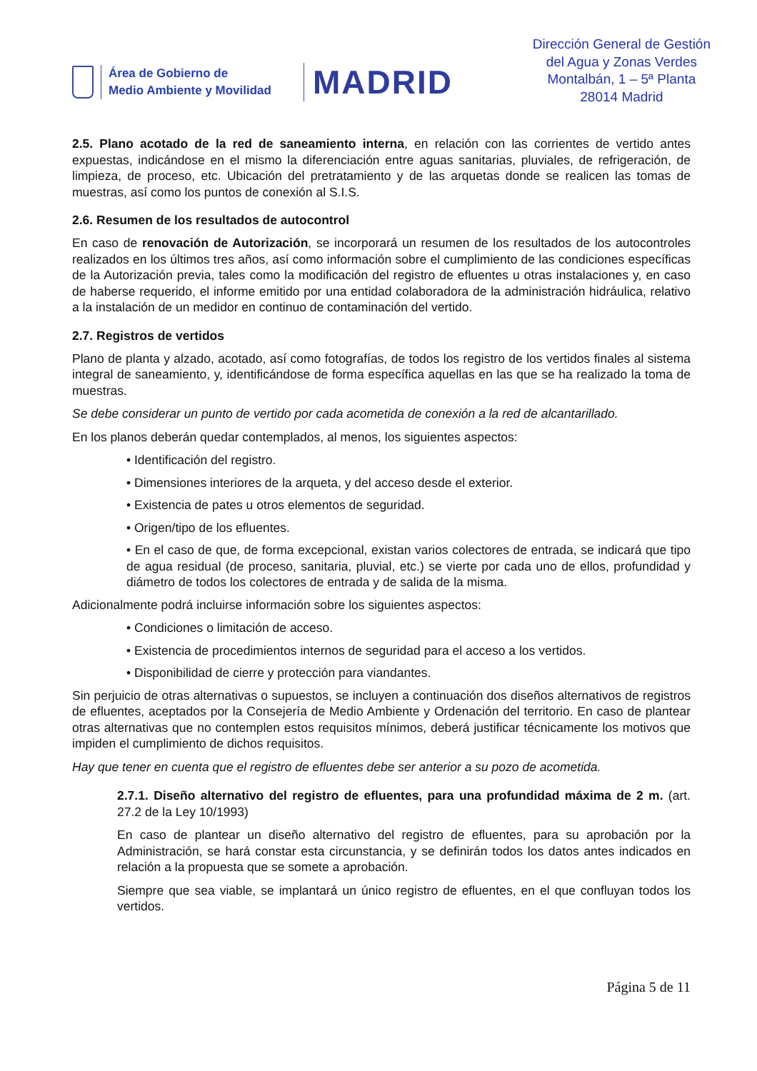Área de Gobierno de
Medio Ambiente y Movilidad
MADRID
Dirección General de Gestión
del Agua y Zonas Verdes
Montalbán, 1 – 5ª Planta
28014 Madrid
2.5. Plano acotado de la red de saneamiento interna, en relación con las corrientes de vertido antes expuestas, indicándose en el mismo la diferenciación entre aguas sanitarias, pluviales, de refrigeración, de limpieza, de proceso, etc. Ubicación del pretratamiento y de las arquetas donde se realicen las tomas de muestras, así como los puntos de conexión al S.I.S.
2.6. Resumen de los resultados de autocontrol
En caso de renovación de Autorización, se incorporará un resumen de los resultados de los autocontroles realizados en los últimos tres años, así como información sobre el cumplimiento de las condiciones específicas de la Autorización previa, tales como la modificación del registro de efluentes u otras instalaciones y, en caso de haberse requerido, el informe emitido por una entidad colaboradora de la administración hidráulica, relativo a la instalación de un medidor en continuo de contaminación del vertido.
2.7. Registros de vertidos
Plano de planta y alzado, acotado, así como fotografías, de todos los registro de los vertidos finales al sistema integral de saneamiento, y, identificándose de forma específica aquellas en las que se ha realizado la toma de muestras.
Se debe considerar un punto de vertido por cada acometida de conexión a la red de alcantarillado.
En los planos deberán quedar contemplados, al menos, los siguientes aspectos:
• Identificación del registro.
• Dimensiones interiores de la arqueta, y del acceso desde el exterior.
• Existencia de pates u otros elementos de seguridad.
• Origen/tipo de los efluentes.
• En el caso de que, de forma excepcional, existan varios colectores de entrada, se indicará que tipo de agua residual (de proceso, sanitaria, pluvial, etc.) se vierte por cada uno de ellos, profundidad y diámetro de todos los colectores de entrada y de salida de la misma.
Adicionalmente podrá incluirse información sobre los siguientes aspectos:
• Condiciones o limitación de acceso.
• Existencia de procedimientos internos de seguridad para el acceso a los vertidos.
• Disponibilidad de cierre y protección para viandantes.
Sin perjuicio de otras alternativas o supuestos, se incluyen a continuación dos diseños alternativos de registros de efluentes, aceptados por la Consejería de Medio Ambiente y Ordenación del territorio. En caso de plantear otras alternativas que no contemplen estos requisitos mínimos, deberá justificar técnicamente los motivos que impiden el cumplimiento de dichos requisitos.
Hay que tener en cuenta que el registro de efluentes debe ser anterior a su pozo de acometida.
2.7.1. Diseño alternativo del registro de efluentes, para una profundidad máxima de 2 m. (art. 27.2 de la Ley 10/1993)
En caso de plantear un diseño alternativo del registro de efluentes, para su aprobación por la Administración, se hará constar esta circunstancia, y se definirán todos los datos antes indicados en relación a la propuesta que se somete a aprobación.
Siempre que sea viable, se implantará un único registro de efluentes, en el que confluyan todos los vertidos.
Página 5 de 11